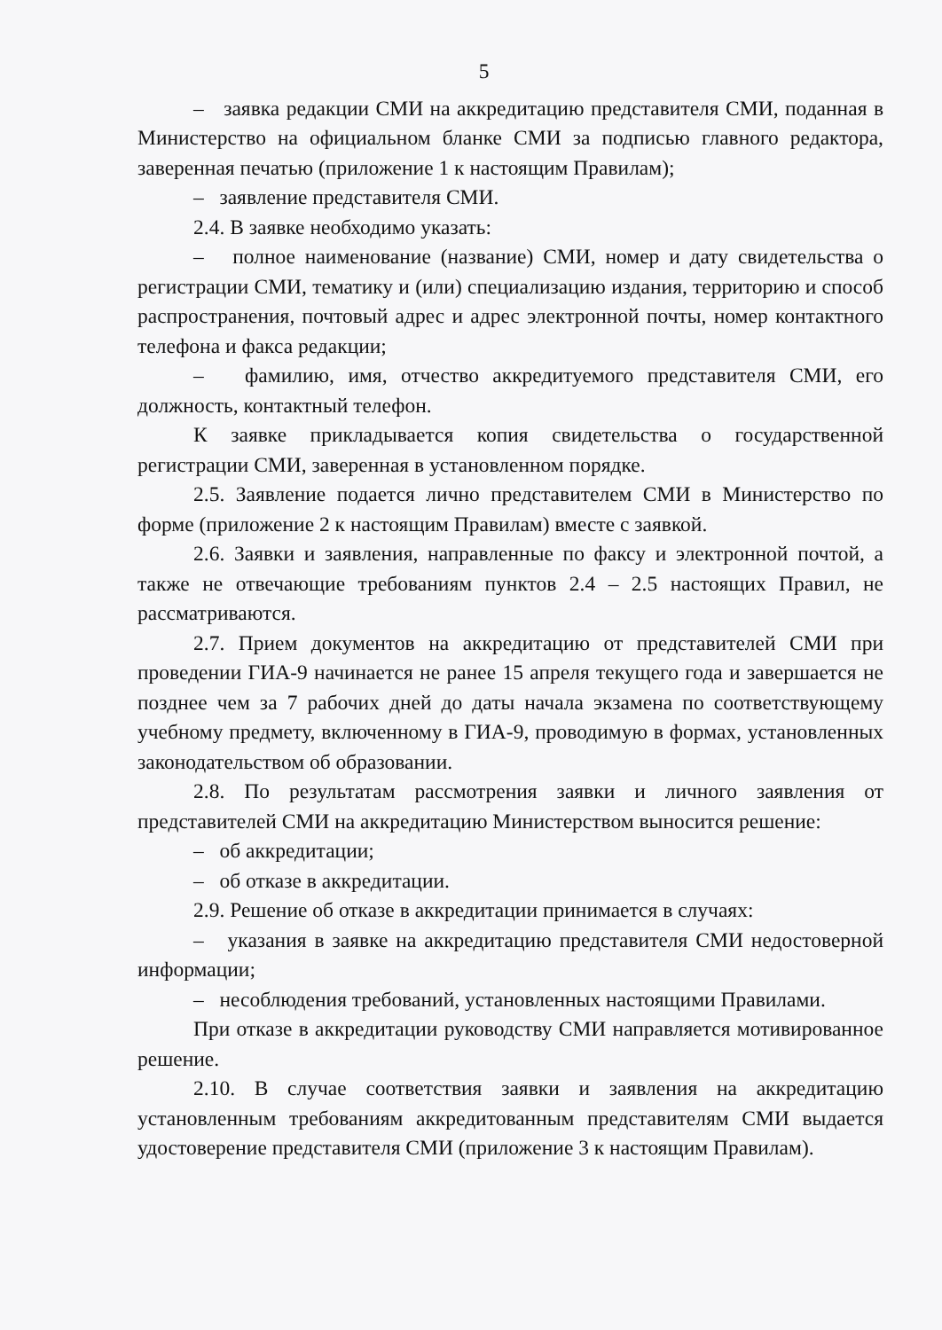5
– заявка редакции СМИ на аккредитацию представителя СМИ, поданная в Министерство на официальном бланке СМИ за подписью главного редактора, заверенная печатью (приложение 1 к настоящим Правилам);
– заявление представителя СМИ.
2.4. В заявке необходимо указать:
– полное наименование (название) СМИ, номер и дату свидетельства о регистрации СМИ, тематику и (или) специализацию издания, территорию и способ распространения, почтовый адрес и адрес электронной почты, номер контактного телефона и факса редакции;
– фамилию, имя, отчество аккредитуемого представителя СМИ, его должность, контактный телефон.
К заявке прикладывается копия свидетельства о государственной регистрации СМИ, заверенная в установленном порядке.
2.5. Заявление подается лично представителем СМИ в Министерство по форме (приложение 2 к настоящим Правилам) вместе с заявкой.
2.6. Заявки и заявления, направленные по факсу и электронной почтой, а также не отвечающие требованиям пунктов 2.4 – 2.5 настоящих Правил, не рассматриваются.
2.7. Прием документов на аккредитацию от представителей СМИ при проведении ГИА-9 начинается не ранее 15 апреля текущего года и завершается не позднее чем за 7 рабочих дней до даты начала экзамена по соответствующему учебному предмету, включенному в ГИА-9, проводимую в формах, установленных законодательством об образовании.
2.8. По результатам рассмотрения заявки и личного заявления от представителей СМИ на аккредитацию Министерством выносится решение:
– об аккредитации;
– об отказе в аккредитации.
2.9. Решение об отказе в аккредитации принимается в случаях:
– указания в заявке на аккредитацию представителя СМИ недостоверной информации;
– несоблюдения требований, установленных настоящими Правилами.
При отказе в аккредитации руководству СМИ направляется мотивированное решение.
2.10. В случае соответствия заявки и заявления на аккредитацию установленным требованиям аккредитованным представителям СМИ выдается удостоверение представителя СМИ (приложение 3 к настоящим Правилам).